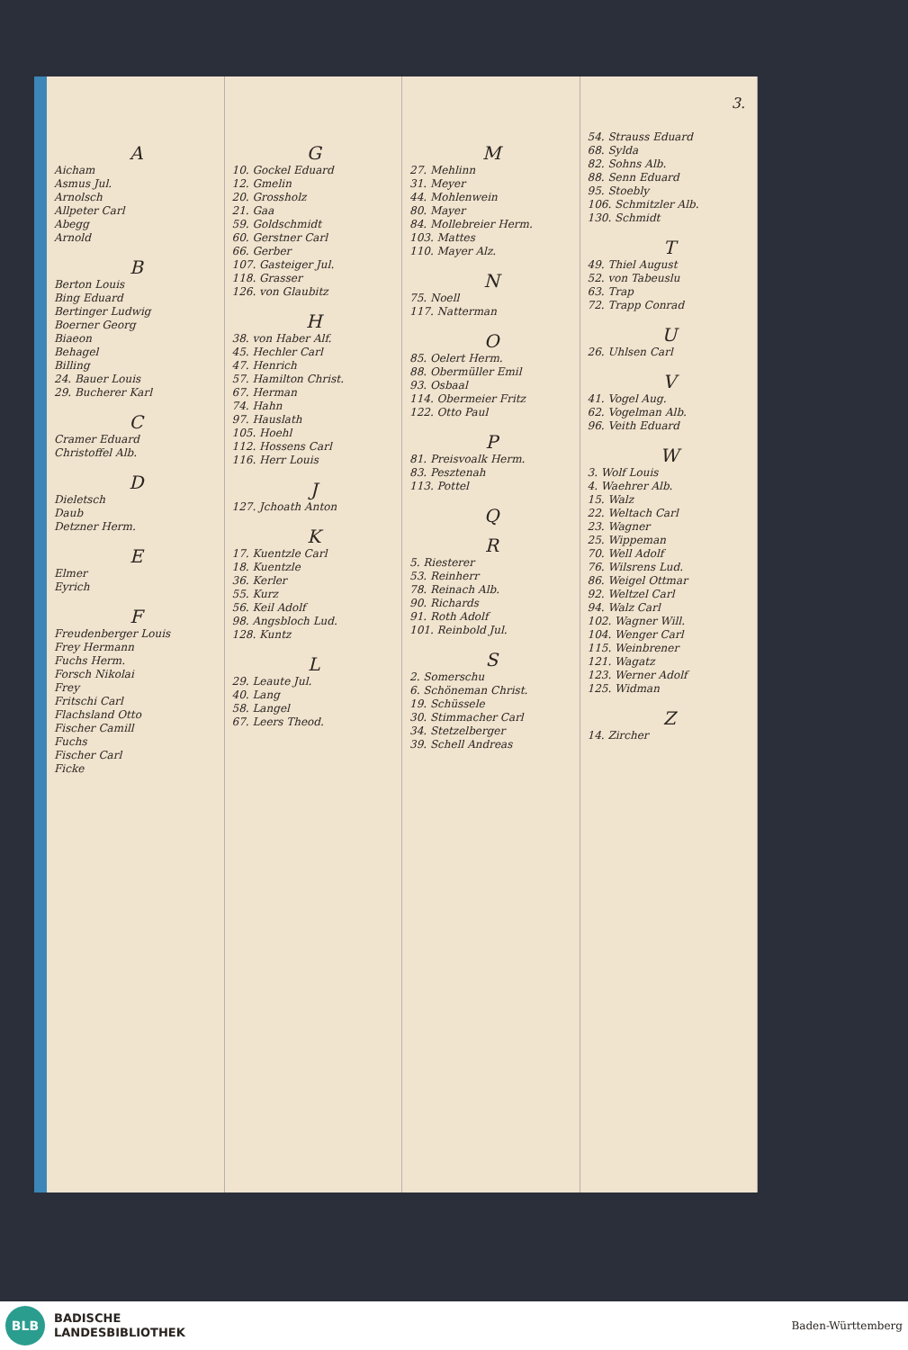3.
A
Aicham
Asmus Jul.
Arnolsch
Allpeter Carl
Abegg
Arnold
B
Berton Louis
Bing Eduard
Bertinger Ludwig
Boerner Georg
Biaeon
Behagel
Billing
24. Bauer Louis
29. Bucherer Karl
C
Cramer Eduard
Christoffel Alb.
D
Dieletsch
Daub
Detzner Herm.
E
Elmer
Eyrich
F
Freudenberger Louis
Frey Hermann
Fuchs Herm.
Forsch Nikolai
Frey
Fritschi Carl
Flachsland Otto
Fischer Camill
Fuchs
Fischer Carl
Ficke
G
10. Gockel Eduard
12. Gmelin
20. Grossholz
21. Gaa
59. Goldschmidt
60. Gerstner Carl
66. Gerber
107. Gasteiger Jul.
118. Grasser
126. von Glaubitz
H
38. von Haber Alf.
45. Hechler Carl
47. Henrich
57. Hamilton Christ.
67. Herman
74. Hahn
97. Hauslath
105. Hoehl
112. Hossens Carl
116. Herr Louis
J
127. Jchoath Anton
K
17. Kuentzle Carl
18. Kuentzle
36. Kerler
55. Kurz
56. Keil Adolf
98. Angsbloch Lud.
128. Kuntz
L
29. Leaute Jul.
40. Lang
58. Langel
67. Leers Theod.
M
27. Mehlinn
31. Meyer
44. Mohlenwein
80. Mayer
84. Mollebreier Herm.
103. Mattes
110. Mayer Alz.
N
75. Noell
117. Natterman
O
85. Oelert Herm.
88. Obermüller Emil
93. Osbaal
114. Obermeier Fritz
122. Otto Paul
P
81. Preisvoalk Herm.
83. Pesztenah
113. Pottel
Q
R
5. Riesterer
53. Reinherr
78. Reinach Alb.
90. Richards
91. Roth Adolf
101. Reinbold Jul.
S
2. Somerschu
6. Schöneman Christ.
19. Schüssele
30. Stimmacher Carl
34. Stetzelberger
39. Schell Andreas
54. Strauss Eduard
68. Sylda
82. Sohns Alb.
88. Senn Eduard
95. Stoebly
106. Schmitzler Alb.
130. Schmidt
T
49. Thiel August
52. von Tabeuslu
63. Trap
72. Trapp Conrad
U
26. Uhlsen Carl
V
41. Vogel Aug.
62. Vogelman Alb.
96. Veith Eduard
W
3. Wolf Louis
4. Waehrer Alb.
15. Walz
22. Weltach Carl
23. Wagner
25. Wippeman
70. Well Adolf
76. Wilsrens Lud.
86. Weigel Ottmar
92. Weltzel Carl
94. Walz Carl
102. Wagner Will.
104. Wenger Carl
115. Weinbrener
121. Wagatz
123. Werner Adolf
125. Widman
Z
14. Zircher
BLB
BADISCHE
LANDESBIBLIOTHEK
Baden-Württemberg